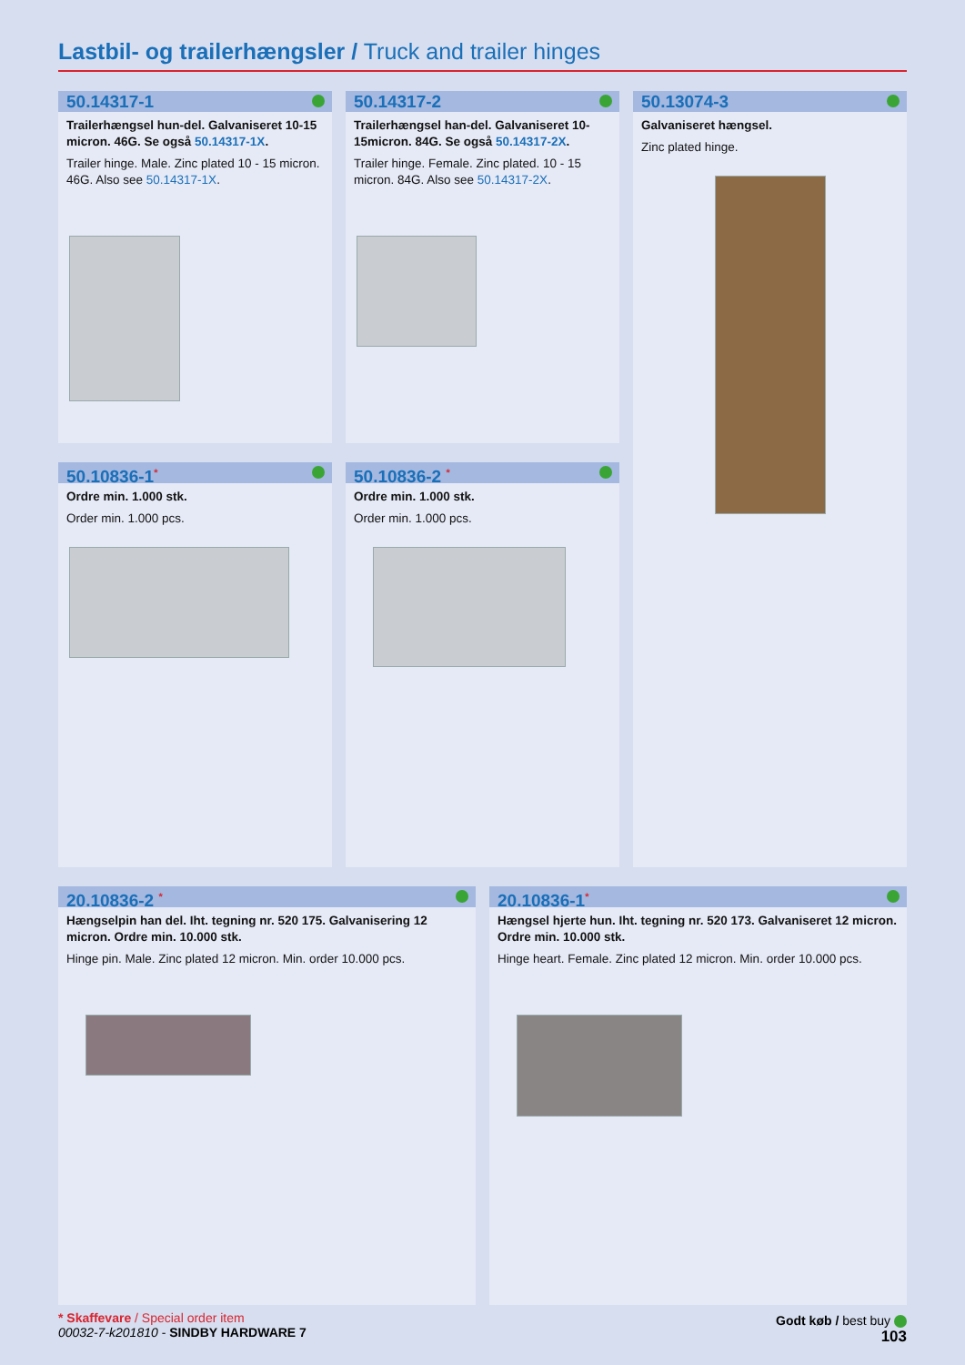Lastbil- og trailerhængsler / Truck and trailer hinges
50.14317-1
Trailerhængsel hun-del. Galvaniseret 10-15 micron. 46G. Se også 50.14317-1X.
Trailer hinge. Male. Zinc plated 10 - 15 micron. 46G. Also see 50.14317-1X.
50.14317-2
Trailerhængsel han-del. Galvaniseret 10-15micron. 84G. Se også 50.14317-2X.
Trailer hinge. Female. Zinc plated. 10 - 15 micron. 84G. Also see 50.14317-2X.
50.13074-3
Galvaniseret hængsel.
Zinc plated hinge.
50.10836-1<sup>*</sup>
Ordre min. 1.000 stk.
Order min. 1.000 pcs.
50.10836-2 <sup>*</sup>
Ordre min. 1.000 stk.
Order min. 1.000 pcs.
20.10836-2 <sup>*</sup>
Hængselpin han del. Iht. tegning nr. 520 175. Galvanisering 12 micron. Ordre min. 10.000 stk.
Hinge pin. Male. Zinc plated 12 micron. Min. order 10.000 pcs.
20.10836-1<sup>*</sup>
Hængsel hjerte hun. Iht. tegning nr. 520 173. Galvaniseret 12 micron. Ordre min. 10.000 stk.
Hinge heart. Female. Zinc plated 12 micron. Min. order 10.000 pcs.
* Skaffevare / Special order item
00032-7-k201810 - SINDBY HARDWARE 7
Godt køb / best buy
103